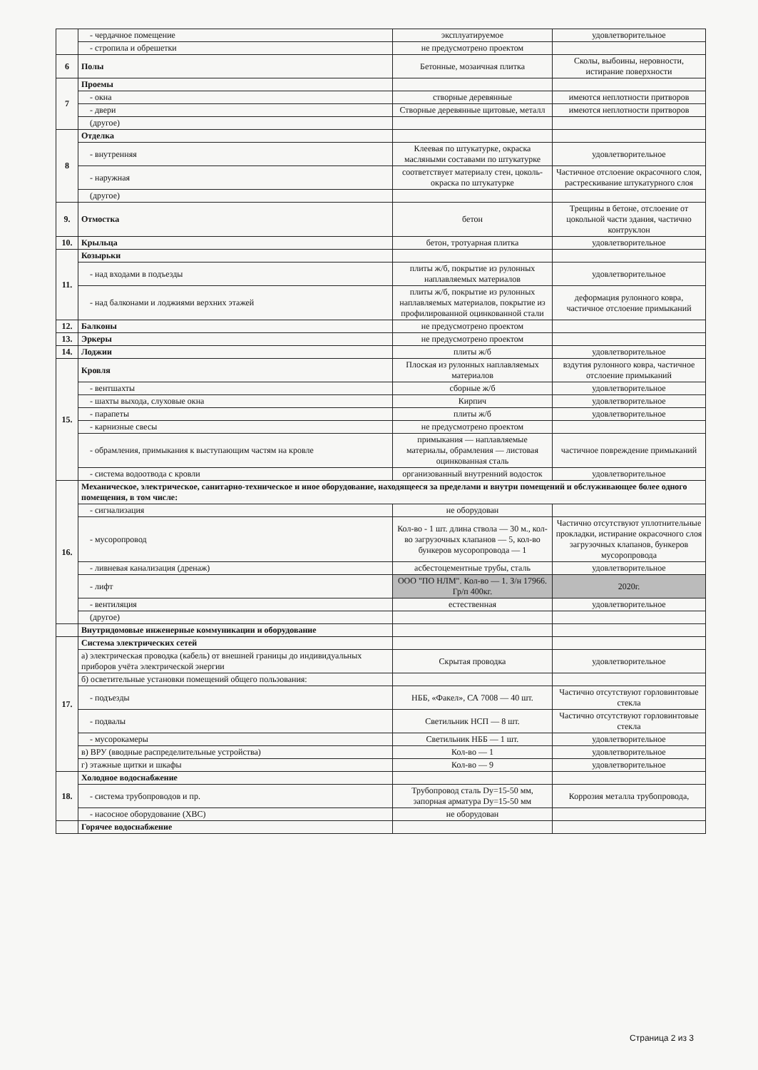| | - чердачное помещение | эксплуатируемое | удовлетворительное |
| | - стропила и обрешетки | не предусмотрено проектом | |
| 6 | Полы | Бетонные, мозаичная плитка | Сколы, выбоины, неровности, истирание поверхности |
| 7 | Проемы | | |
| | - окна | створные деревянные | имеются неплотности притворов |
| | - двери | Створные деревянные щитовые, металл | имеются неплотности притворов |
| | (другое) | | |
| 8 | Отделка | | |
| | - внутренняя | Клеевая по штукатурке, окраска масляными составами по штукатурке | удовлетворительное |
| | - наружная | соответствует материалу стен, цоколь-окраска по штукатурке | Частичное отслоение окрасочного слоя, растрескивание штукатурного слоя |
| | (другое) | | |
| 9. | Отмостка | бетон | Трещины в бетоне, отслоение от цокольной части здания, частично контруклон |
| 10. | Крыльца | бетон, тротуарная плитка | удовлетворительное |
| 11. | Козырьки | | |
| | - над входами в подъезды | плиты ж/б, покрытие из рулонных наплавляемых материалов | удовлетворительное |
| | - над балконами и лоджиями верхних этажей | плиты ж/б, покрытие из рулонных наплавляемых материалов, покрытие из профилированной оцинкованной стали | деформация рулонного ковра, частичное отслоение примыканий |
| 12. | Балконы | не предусмотрено проектом | |
| 13. | Эркеры | не предусмотрено проектом | |
| 14. | Лоджии | плиты ж/б | удовлетворительное |
| 15. | Кровля | Плоская из рулонных наплавляемых материалов | вздутия рулонного ковра, частичное отслоение примыканий |
| | - вентшахты | сборные ж/б | удовлетворительное |
| | - шахты выхода, слуховые окна | Кирпич | удовлетворительное |
| | - парапеты | плиты ж/б | удовлетворительное |
| | - карнизные свесы | не предусмотрено проектом | |
| | - обрамления, примыкания к выступающим частям на кровле | примыкания — наплавляемые материалы, обрамления — листовая оцинкованная сталь | частичное повреждение примыканий |
| | - система водоотвода с кровли | организованный внутренний водосток | удовлетворительное |
| 16. | Механическое, электрическое, санитарно-техническое и иное оборудование, находящееся за пределами и внутри помещений и обслуживающее более одного помещения, в том числе: | | |
| | - сигнализация | не оборудован | |
| | - мусоропровод | Кол-во - 1 шт. длина ствола — 30 м., кол-во загрузочных клапанов — 5, кол-во бункеров мусоропровода — 1 | Частично отсутствуют уплотнительные прокладки, истирание окрасочного слоя загрузочных клапанов, бункеров мусоропровода |
| | - ливневая канализация (дренаж) | асбестоцементные трубы, сталь | удовлетворительное |
| | - лифт | ООО "ПО НЛМ". Кол-во — 1. З/н 17966. Гр/п 400кг. | 2020г. |
| | - вентиляция | естественная | удовлетворительное |
| | (другое) | | |
| | Внутридомовые инженерные коммуникации и оборудование | | |
| 17. | Система электрических сетей | | |
| | а) электрическая проводка (кабель) от внешней границы до индивидуальных приборов учёта электрической энергии | Скрытая проводка | удовлетворительное |
| | б) осветительные установки помещений общего пользования: | | |
| | - подъезды | НББ, «Факел», СА 7008 — 40 шт. | Частично отсутствуют горловинтовые стекла |
| | - подвалы | Светильник НСП — 8 шт. | Частично отсутствуют горловинтовые стекла |
| | - мусорокамеры | Светильник НББ — 1 шт. | удовлетворительное |
| | в) ВРУ (вводные распределительные устройства) | Кол-во — 1 | удовлетворительное |
| | г) этажные щитки и шкафы | Кол-во — 9 | удовлетворительное |
| 18. | Холодное водоснабжение | | |
| | - система трубопроводов и пр. | Трубопровод сталь Dу=15-50 мм, запорная арматура Dу=15-50 мм | Коррозия металла трубопровода, |
| | - насосное оборудование (ХВС) | не оборудован | |
| | Горячее водоснабжение | | |
Страница 2 из 3